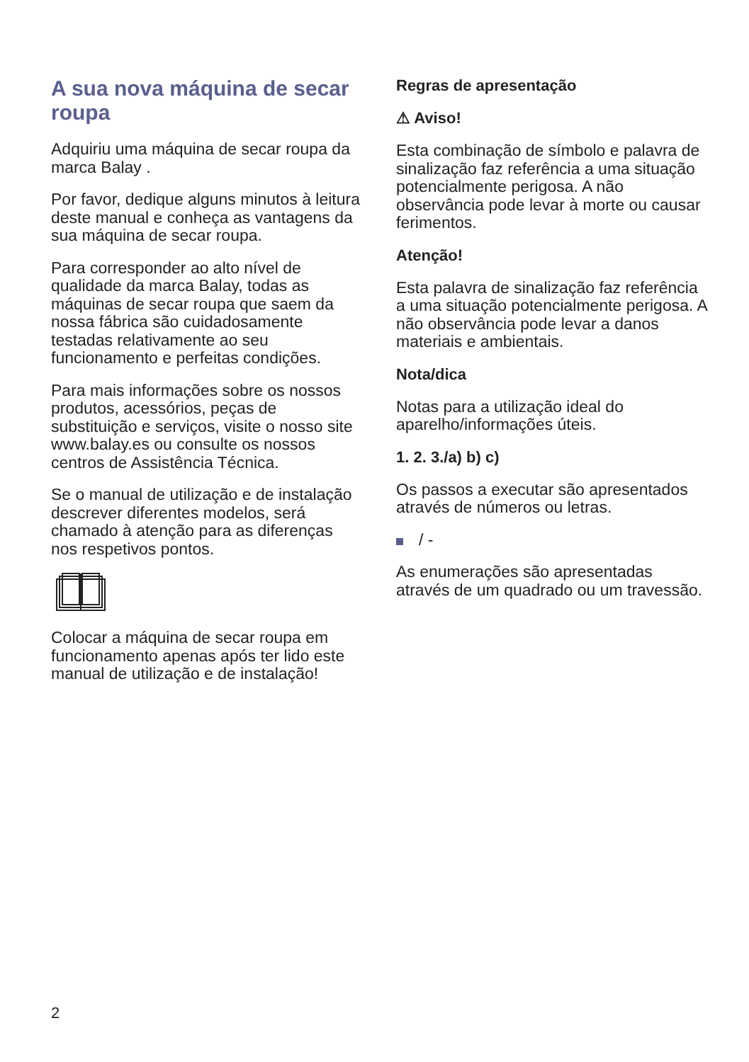A sua nova máquina de secar roupa
Adquiriu uma máquina de secar roupa da marca Balay .
Por favor, dedique alguns minutos à leitura deste manual e conheça as vantagens da sua máquina de secar roupa.
Para corresponder ao alto nível de qualidade da marca Balay, todas as máquinas de secar roupa que saem da nossa fábrica são cuidadosamente testadas relativamente ao seu funcionamento e perfeitas condições.
Para mais informações sobre os nossos produtos, acessórios, peças de substituição e serviços, visite o nosso site www.balay.es ou consulte os nossos centros de Assistência Técnica.
Se o manual de utilização e de instalação descrever diferentes modelos, será chamado à atenção para as diferenças nos respetivos pontos.
Colocar a máquina de secar roupa em funcionamento apenas após ter lido este manual de utilização e de instalação!
Regras de apresentação
⚠ Aviso!
Esta combinação de símbolo e palavra de sinalização faz referência a uma situação potencialmente perigosa. A não observância pode levar à morte ou causar ferimentos.
Atenção!
Esta palavra de sinalização faz referência a uma situação potencialmente perigosa. A não observância pode levar a danos materiais e ambientais.
Nota/dica
Notas para a utilização ideal do aparelho/informações úteis.
1. 2. 3./a) b) c)
Os passos a executar são apresentados através de números ou letras.
/ -
As enumerações são apresentadas através de um quadrado ou um travessão.
2